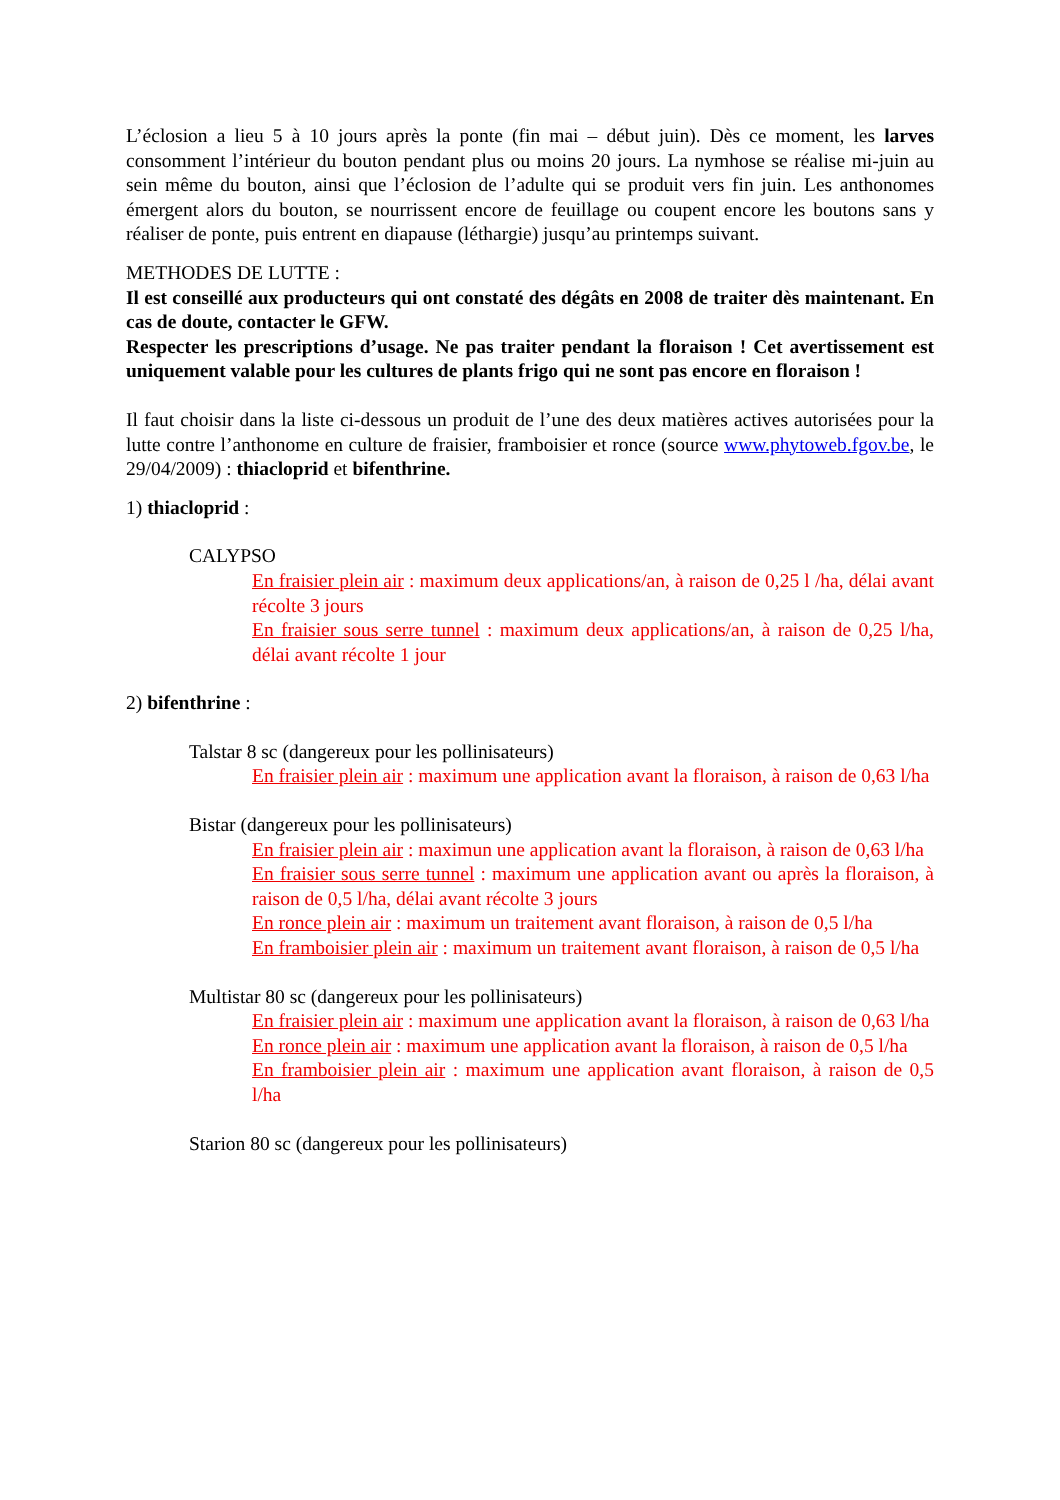L’éclosion a lieu 5 à 10 jours après la ponte (fin mai – début juin). Dès ce moment, les larves consomment l’intérieur du bouton pendant plus ou moins 20 jours. La nymhose se réalise mi-juin au sein même du bouton, ainsi que l’éclosion de l’adulte qui se produit vers fin juin. Les anthonomes émergent alors du bouton, se nourrissent encore de feuillage ou coupent encore les boutons sans y réaliser de ponte, puis entrent en diapause (léthargie) jusqu’au printemps suivant.
METHODES DE LUTTE :
Il est conseillé aux producteurs qui ont constaté des dégâts en 2008 de traiter dès maintenant. En cas de doute, contacter le GFW.
Respecter les prescriptions d’usage. Ne pas traiter pendant la floraison ! Cet avertissement est uniquement valable pour les cultures de plants frigo qui ne sont pas encore en floraison !
Il faut choisir dans la liste ci-dessous un produit de l’une des deux matières actives autorisées pour la lutte contre l’anthonome en culture de fraisier, framboisier et ronce (source www.phytoweb.fgov.be, le 29/04/2009) : thiacloprid et bifenthrine.
1) thiacloprid :
CALYPSO
En fraisier plein air : maximum deux applications/an, à raison de 0,25 l /ha, délai avant récolte 3 jours
En fraisier sous serre tunnel : maximum deux applications/an, à raison de 0,25 l/ha, délai avant récolte 1 jour
2) bifenthrine :
Talstar 8 sc (dangereux pour les pollinisateurs)
En fraisier plein air : maximum une application avant la floraison, à raison de 0,63 l/ha
Bistar (dangereux pour les pollinisateurs)
En fraisier plein air : maximun une application avant la floraison, à raison de 0,63 l/ha
En fraisier sous serre tunnel : maximum une application avant ou après la floraison, à raison de 0,5 l/ha, délai avant récolte 3 jours
En ronce plein air : maximum un traitement avant floraison, à raison de 0,5 l/ha
En framboisier plein air : maximum un traitement avant floraison, à raison de 0,5 l/ha
Multistar 80 sc (dangereux pour les pollinisateurs)
En fraisier plein air : maximum une application avant la floraison, à raison de 0,63 l/ha
En ronce plein air : maximum une application avant la floraison, à raison de 0,5 l/ha
En framboisier plein air : maximum une application avant floraison, à raison de 0,5 l/ha
Starion 80 sc (dangereux pour les pollinisateurs)